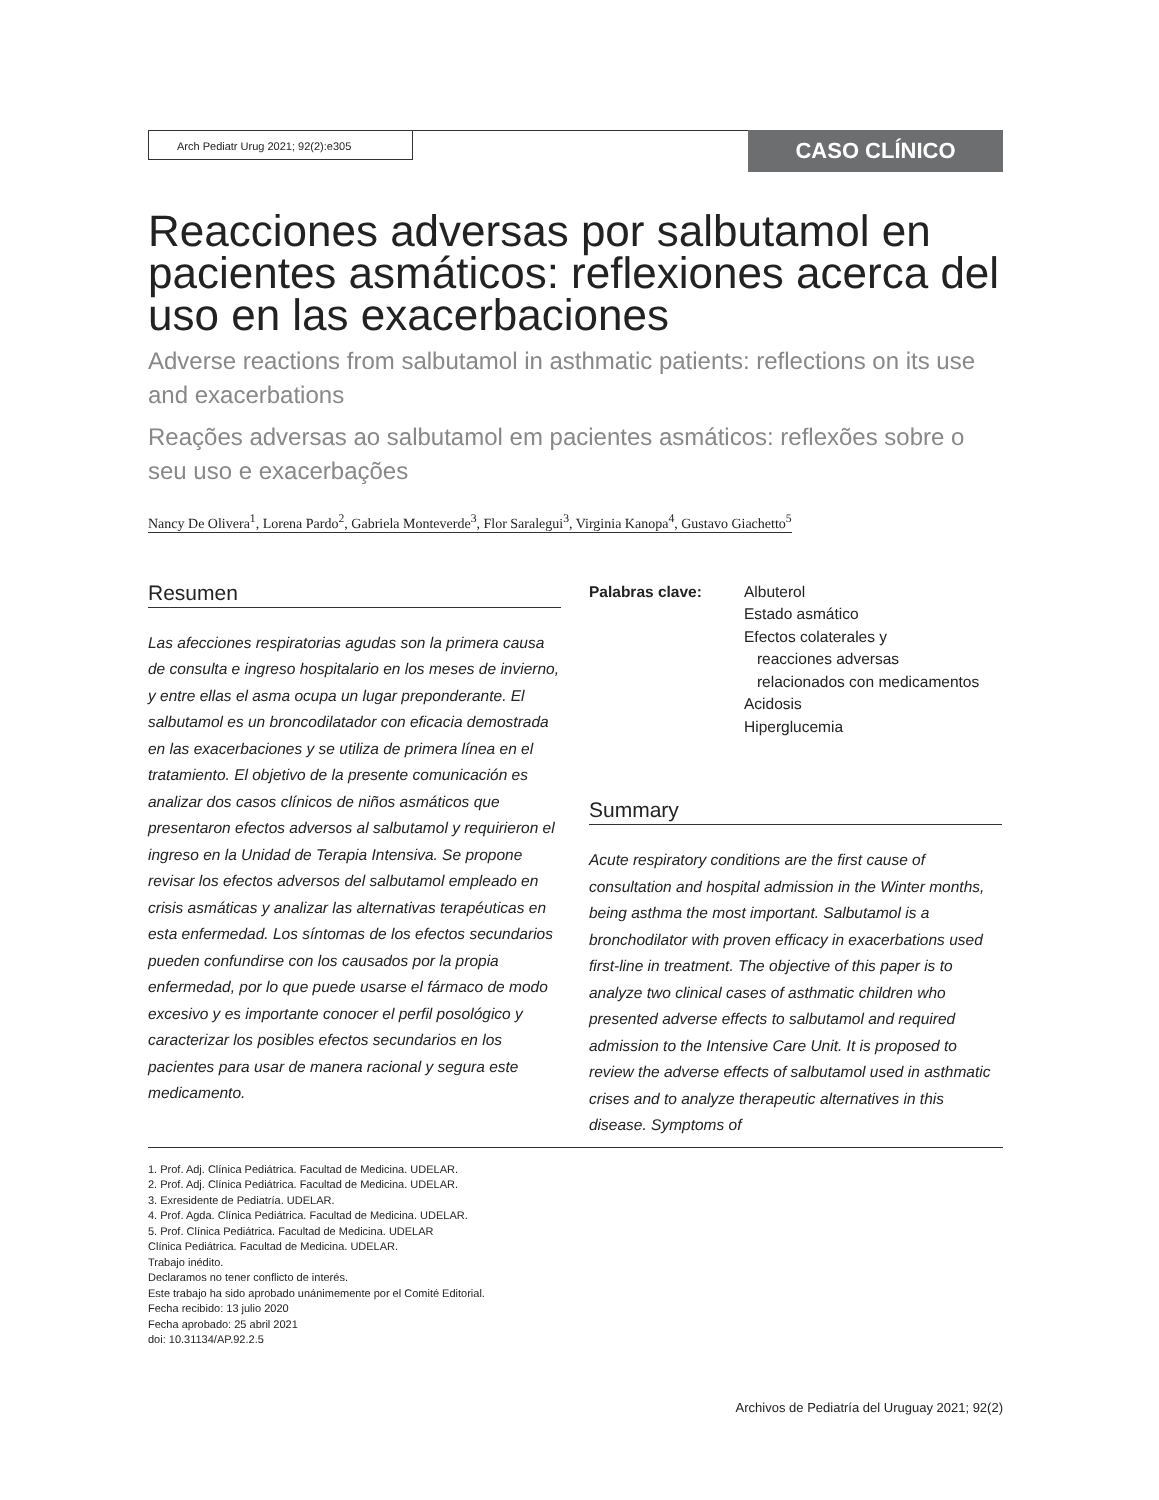Arch Pediatr Urug 2021; 92(2):e305
CASO CLÍNICO
Reacciones adversas por salbutamol en pacientes asmáticos: reflexiones acerca del uso en las exacerbaciones
Adverse reactions from salbutamol in asthmatic patients: reflections on its use and exacerbations
Reações adversas ao salbutamol em pacientes asmáticos: reflexões sobre o seu uso e exacerbações
Nancy De Olivera<sup>1</sup>, Lorena Pardo<sup>2</sup>, Gabriela Monteverde<sup>3</sup>, Flor Saralegui<sup>3</sup>, Virginia Kanopa<sup>4</sup>, Gustavo Giachetto<sup>5</sup>
Resumen
Las afecciones respiratorias agudas son la primera causa de consulta e ingreso hospitalario en los meses de invierno, y entre ellas el asma ocupa un lugar preponderante. El salbutamol es un broncodilatador con eficacia demostrada en las exacerbaciones y se utiliza de primera línea en el tratamiento. El objetivo de la presente comunicación es analizar dos casos clínicos de niños asmáticos que presentaron efectos adversos al salbutamol y requirieron el ingreso en la Unidad de Terapia Intensiva. Se propone revisar los efectos adversos del salbutamol empleado en crisis asmáticas y analizar las alternativas terapéuticas en esta enfermedad. Los síntomas de los efectos secundarios pueden confundirse con los causados por la propia enfermedad, por lo que puede usarse el fármaco de modo excesivo y es importante conocer el perfil posológico y caracterizar los posibles efectos secundarios en los pacientes para usar de manera racional y segura este medicamento.
Palabras clave: Albuterol
Estado asmático
Efectos colaterales y
reacciones adversas
relacionados con medicamentos
Acidosis
Hiperglucemia
Summary
Acute respiratory conditions are the first cause of consultation and hospital admission in the Winter months, being asthma the most important. Salbutamol is a bronchodilator with proven efficacy in exacerbations used first-line in treatment. The objective of this paper is to analyze two clinical cases of asthmatic children who presented adverse effects to salbutamol and required admission to the Intensive Care Unit. It is proposed to review the adverse effects of salbutamol used in asthmatic crises and to analyze therapeutic alternatives in this disease. Symptoms of
1. Prof. Adj. Clínica Pediátrica. Facultad de Medicina. UDELAR.
2. Prof. Adj. Clínica Pediátrica. Facultad de Medicina. UDELAR.
3. Exresidente de Pediatría. UDELAR.
4. Prof. Agda. Clínica Pediátrica. Facultad de Medicina. UDELAR.
5. Prof. Clínica Pediátrica. Facultad de Medicina. UDELAR
Clínica Pediátrica. Facultad de Medicina. UDELAR.
Trabajo inédito.
Declaramos no tener conflicto de interés.
Este trabajo ha sido aprobado unánimemente por el Comité Editorial.
Fecha recibido: 13 julio 2020
Fecha aprobado: 25 abril 2021
doi: 10.31134/AP.92.2.5
Archivos de Pediatría del Uruguay 2021; 92(2)